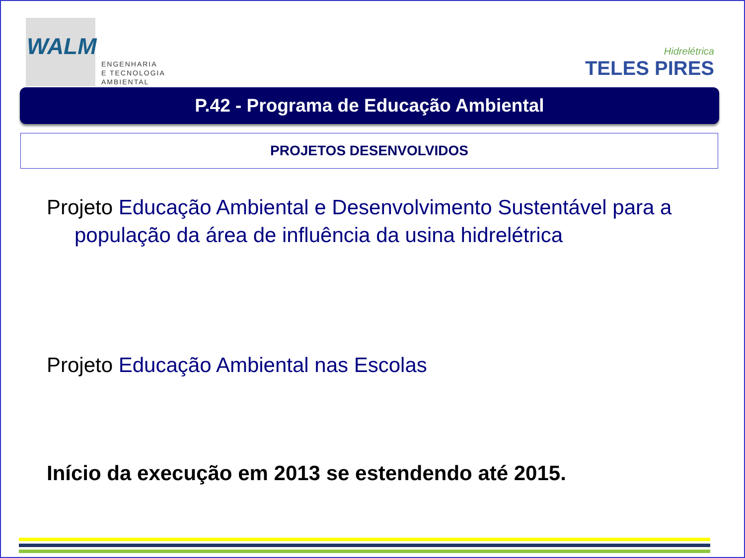WALM
ENGENHARIA
E TECNOLOGIA
AMBIENTAL
Hidrelétrica
TELES PIRES
P.42 - Programa de Educação Ambiental
PROJETOS DESENVOLVIDOS
Projeto Educação Ambiental e Desenvolvimento Sustentável para a população da área de influência da usina hidrelétrica
Projeto Educação Ambiental nas Escolas
Início da execução em 2013 se estendendo até 2015.